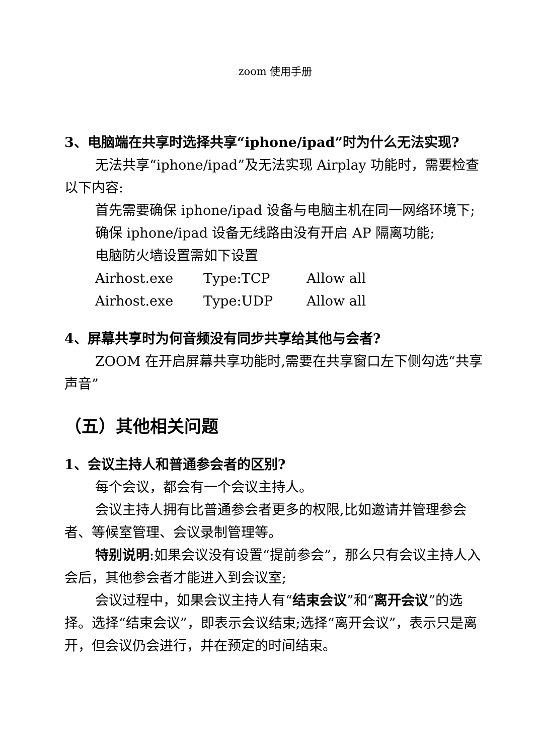zoom 使用手册
3、电脑端在共享时选择共享“iphone/ipad”时为什么无法实现?
无法共享“iphone/ipad”及无法实现 Airplay 功能时，需要检查以下内容:
首先需要确保 iphone/ipad 设备与电脑主机在同一网络环境下;
确保 iphone/ipad 设备无线路由没有开启 AP 隔离功能;
电脑防火墙设置需如下设置
Airhost.exe Type:TCP Allow all
Airhost.exe Type:UDP Allow all
4、屏幕共享时为何音频没有同步共享给其他与会者?
ZOOM 在开启屏幕共享功能时,需要在共享窗口左下侧勾选“共享声音”
（五）其他相关问题
1、会议主持人和普通参会者的区别?
每个会议，都会有一个会议主持人。
会议主持人拥有比普通参会者更多的权限,比如邀请并管理参会者、等候室管理、会议录制管理等。
特别说明:如果会议没有设置“提前参会”，那么只有会议主持人入会后，其他参会者才能进入到会议室;
会议过程中，如果会议主持人有“结束会议”和“离开会议”的选择。选择“结束会议”，即表示会议结束;选择“离开会议”，表示只是离开，但会议仍会进行，并在预定的时间结束。